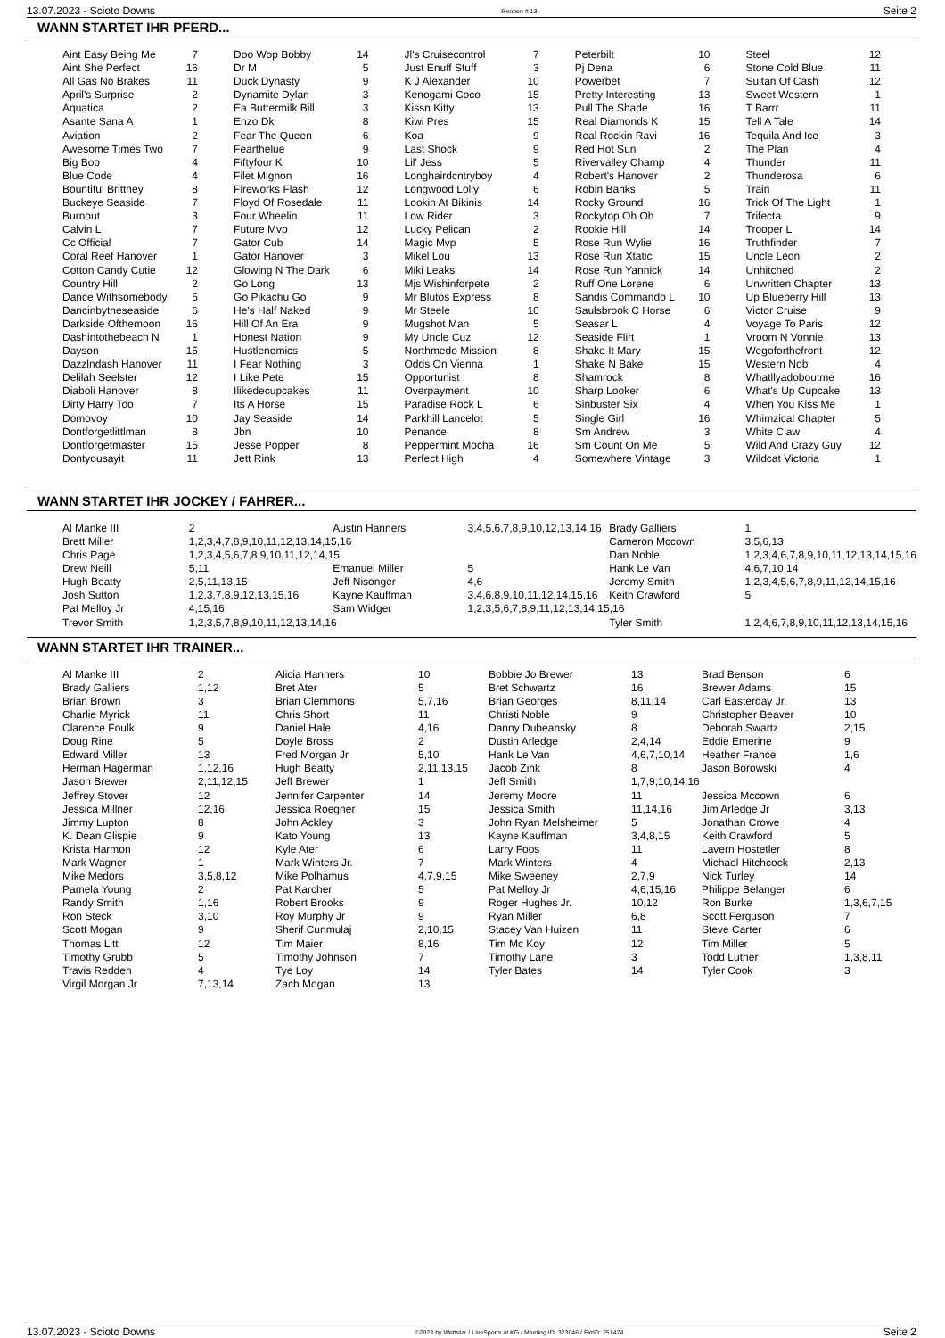13.07.2023 - Scioto Downs Rennen # 13 Seite 2
WANN STARTET IHR PFERD...
| Aint Easy Being Me | 7 | Doo Wop Bobby | 14 | Jl's Cruisecontrol | 7 | Peterbilt | 10 | Steel | 12 |
| Aint She Perfect | 16 | Dr M | 5 | Just Enuff Stuff | 3 | Pj Dena | 6 | Stone Cold Blue | 11 |
| All Gas No Brakes | 11 | Duck Dynasty | 9 | K J Alexander | 10 | Powerbet | 7 | Sultan Of Cash | 12 |
| April's Surprise | 2 | Dynamite Dylan | 3 | Kenogami Coco | 15 | Pretty Interesting | 13 | Sweet Western | 1 |
| Aquatica | 2 | Ea Buttermilk Bill | 3 | Kissn Kitty | 13 | Pull The Shade | 16 | T Barrr | 11 |
| Asante Sana A | 1 | Enzo Dk | 8 | Kiwi Pres | 15 | Real Diamonds K | 15 | Tell A Tale | 14 |
| Aviation | 2 | Fear The Queen | 6 | Koa | 9 | Real Rockin Ravi | 16 | Tequila And Ice | 3 |
| Awesome Times Two | 7 | Fearthelue | 9 | Last Shock | 9 | Red Hot Sun | 2 | The Plan | 4 |
| Big Bob | 4 | Fiftyfour K | 10 | Lil' Jess | 5 | Rivervalley Champ | 4 | Thunder | 11 |
| Blue Code | 4 | Filet Mignon | 16 | Longhairdcntryboy | 4 | Robert's Hanover | 2 | Thunderosa | 6 |
| Bountiful Brittney | 8 | Fireworks Flash | 12 | Longwood Lolly | 6 | Robin Banks | 5 | Train | 11 |
| Buckeye Seaside | 7 | Floyd Of Rosedale | 11 | Lookin At Bikinis | 14 | Rocky Ground | 16 | Trick Of The Light | 1 |
| Burnout | 3 | Four Wheelin | 11 | Low Rider | 3 | Rockytop Oh Oh | 7 | Trifecta | 9 |
| Calvin L | 7 | Future Mvp | 12 | Lucky Pelican | 2 | Rookie Hill | 14 | Trooper L | 14 |
| Cc Official | 7 | Gator Cub | 14 | Magic Mvp | 5 | Rose Run Wylie | 16 | Truthfinder | 7 |
| Coral Reef Hanover | 1 | Gator Hanover | 3 | Mikel Lou | 13 | Rose Run Xtatic | 15 | Uncle Leon | 2 |
| Cotton Candy Cutie | 12 | Glowing N The Dark | 6 | Miki Leaks | 14 | Rose Run Yannick | 14 | Unhitched | 2 |
| Country Hill | 2 | Go Long | 13 | Mjs Wishinforpete | 2 | Ruff One Lorene | 6 | Unwritten Chapter | 13 |
| Dance Withsomebody | 5 | Go Pikachu Go | 9 | Mr Blutos Express | 8 | Sandis Commando L | 10 | Up Blueberry Hill | 13 |
| Dancinbytheseaside | 6 | He's Half Naked | 9 | Mr Steele | 10 | Saulsbrook C Horse | 6 | Victor Cruise | 9 |
| Darkside Ofthemoon | 16 | Hill Of An Era | 9 | Mugshot Man | 5 | Seasar L | 4 | Voyage To Paris | 12 |
| Dashintothebeach N | 1 | Honest Nation | 9 | My Uncle Cuz | 12 | Seaside Flirt | 1 | Vroom N Vonnie | 13 |
| Dayson | 15 | Hustlenomics | 5 | Northmedo Mission | 8 | Shake It Mary | 15 | Wegoforthefront | 12 |
| Dazzlndash Hanover | 11 | I Fear Nothing | 3 | Odds On Vienna | 1 | Shake N Bake | 15 | Western Nob | 4 |
| Delilah Seelster | 12 | I Like Pete | 15 | Opportunist | 8 | Shamrock | 8 | Whatllyadoboutme | 16 |
| Diaboli Hanover | 8 | Ilikedecupcakes | 11 | Overpayment | 10 | Sharp Looker | 6 | What's Up Cupcake | 13 |
| Dirty Harry Too | 7 | Its A Horse | 15 | Paradise Rock L | 6 | Sinbuster Six | 4 | When You Kiss Me | 1 |
| Domovoy | 10 | Jay Seaside | 14 | Parkhill Lancelot | 5 | Single Girl | 16 | Whimzical Chapter | 5 |
| Dontforgetlittlman | 8 | Jbn | 10 | Penance | 8 | Sm Andrew | 3 | White Claw | 4 |
| Dontforgetmaster | 15 | Jesse Popper | 8 | Peppermint Mocha | 16 | Sm Count On Me | 5 | Wild And Crazy Guy | 12 |
| Dontyousayit | 11 | Jett Rink | 13 | Perfect High | 4 | Somewhere Vintage | 3 | Wildcat Victoria | 1 |
WANN STARTET IHR JOCKEY / FAHRER...
| Al Manke III | 2 | Austin Hanners | 3,4,5,6,7,8,9,10,12,13,14,16 | Brady Galliers | 1 |
| Brett Miller | 1,2,3,4,7,8,9,10,11,12,13,14,15,16 | | | Cameron Mccown | 3,5,6,13 |
| Chris Page | 1,2,3,4,5,6,7,8,9,10,11,12,14,15 | | | Dan Noble | 1,2,3,4,6,7,8,9,10,11,12,13,14,15,16 |
| Drew Neill | 5,11 | Emanuel Miller | 5 | Hank Le Van | 4,6,7,10,14 |
| Hugh Beatty | 2,5,11,13,15 | Jeff Nisonger | 4,6 | Jeremy Smith | 1,2,3,4,5,6,7,8,9,11,12,14,15,16 |
| Josh Sutton | 1,2,3,7,8,9,12,13,15,16 | Kayne Kauffman | 3,4,6,8,9,10,11,12,14,15,16 | Keith Crawford | 5 |
| Pat Melloy Jr | 4,15,16 | Sam Widger | 1,2,3,5,6,7,8,9,11,12,13,14,15,16 | | |
| Trevor Smith | 1,2,3,5,7,8,9,10,11,12,13,14,16 | | | Tyler Smith | 1,2,4,6,7,8,9,10,11,12,13,14,15,16 |
WANN STARTET IHR TRAINER...
| Al Manke III | 2 | Alicia Hanners | 10 | Bobbie Jo Brewer | 13 | Brad Benson | 6 |
| Brady Galliers | 1,12 | Bret Ater | 5 | Bret Schwartz | 16 | Brewer Adams | 15 |
| Brian Brown | 3 | Brian Clemmons | 5,7,16 | Brian Georges | 8,11,14 | Carl Easterday Jr. | 13 |
| Charlie Myrick | 11 | Chris Short | 11 | Christi Noble | 9 | Christopher Beaver | 10 |
| Clarence Foulk | 9 | Daniel Hale | 4,16 | Danny Dubeansky | 8 | Deborah Swartz | 2,15 |
| Doug Rine | 5 | Doyle Bross | 2 | Dustin Arledge | 2,4,14 | Eddie Emerine | 9 |
| Edward Miller | 13 | Fred Morgan Jr | 5,10 | Hank Le Van | 4,6,7,10,14 | Heather France | 1,6 |
| Herman Hagerman | 1,12,16 | Hugh Beatty | 2,11,13,15 | Jacob Zink | 8 | Jason Borowski | 4 |
| Jason Brewer | 2,11,12,15 | Jeff Brewer | 1 | Jeff Smith | 1,7,9,10,14,16 | | |
| Jeffrey Stover | 12 | Jennifer Carpenter | 14 | Jeremy Moore | 11 | Jessica Mccown | 6 |
| Jessica Millner | 12,16 | Jessica Roegner | 15 | Jessica Smith | 11,14,16 | Jim Arledge Jr | 3,13 |
| Jimmy Lupton | 8 | John Ackley | 3 | John Ryan Melsheimer | 5 | Jonathan Crowe | 4 |
| K. Dean Glispie | 9 | Kato Young | 13 | Kayne Kauffman | 3,4,8,15 | Keith Crawford | 5 |
| Krista Harmon | 12 | Kyle Ater | 6 | Larry Foos | 11 | Lavern Hostetler | 8 |
| Mark Wagner | 1 | Mark Winters Jr. | 7 | Mark Winters | 4 | Michael Hitchcock | 2,13 |
| Mike Medors | 3,5,8,12 | Mike Polhamus | 4,7,9,15 | Mike Sweeney | 2,7,9 | Nick Turley | 14 |
| Pamela Young | 2 | Pat Karcher | 5 | Pat Melloy Jr | 4,6,15,16 | Philippe Belanger | 6 |
| Randy Smith | 1,16 | Robert Brooks | 9 | Roger Hughes Jr. | 10,12 | Ron Burke | 1,3,6,7,15 |
| Ron Steck | 3,10 | Roy Murphy Jr | 9 | Ryan Miller | 6,8 | Scott Ferguson | 7 |
| Scott Mogan | 9 | Sherif Cunmulaj | 2,10,15 | Stacey Van Huizen | 11 | Steve Carter | 6 |
| Thomas Litt | 12 | Tim Maier | 8,16 | Tim Mc Koy | 12 | Tim Miller | 5 |
| Timothy Grubb | 5 | Timothy Johnson | 7 | Timothy Lane | 3 | Todd Luther | 1,3,8,11 |
| Travis Redden | 4 | Tye Loy | 14 | Tyler Bates | 14 | Tyler Cook | 3 |
| Virgil Morgan Jr | 7,13,14 | Zach Mogan | 13 | | | | |
13.07.2023 - Scioto Downs ©2023 by Wettstar / LiveSports.at KG / Meeting ID: 323046 / ExtID: 251474 Seite 2